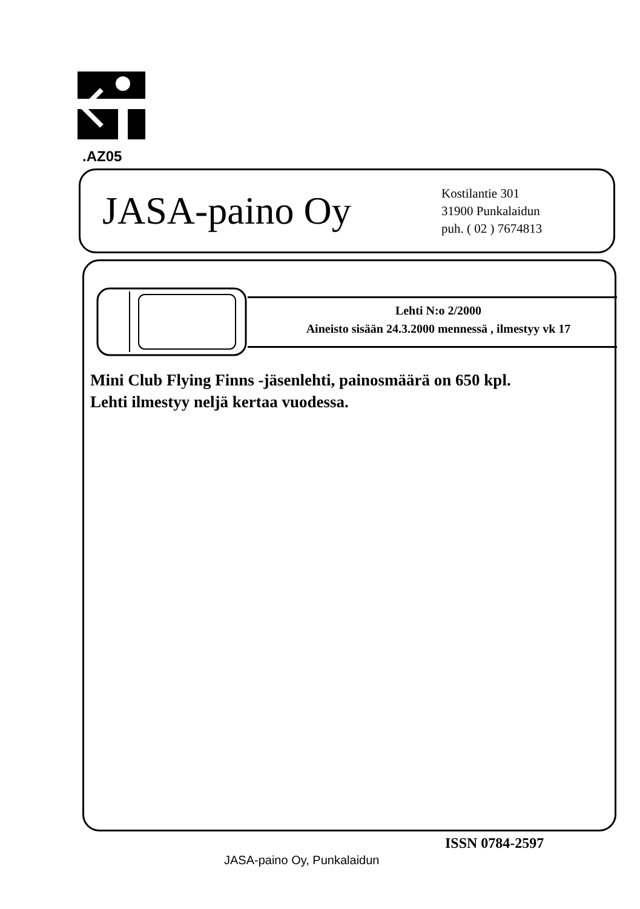.AZ05
JASA-paino Oy
Kostilantie 301
31900 Punkalaidun
puh. ( 02 ) 7674813
Lehti N:o 2/2000
Aineisto sisään 24.3.2000 mennessä , ilmestyy vk 17
Mini Club Flying Finns -jäsenlehti, painosmäärä on 650 kpl.
Lehti ilmestyy neljä kertaa vuodessa.
ISSN 0784-2597
JASA-paino Oy, Punkalaidun